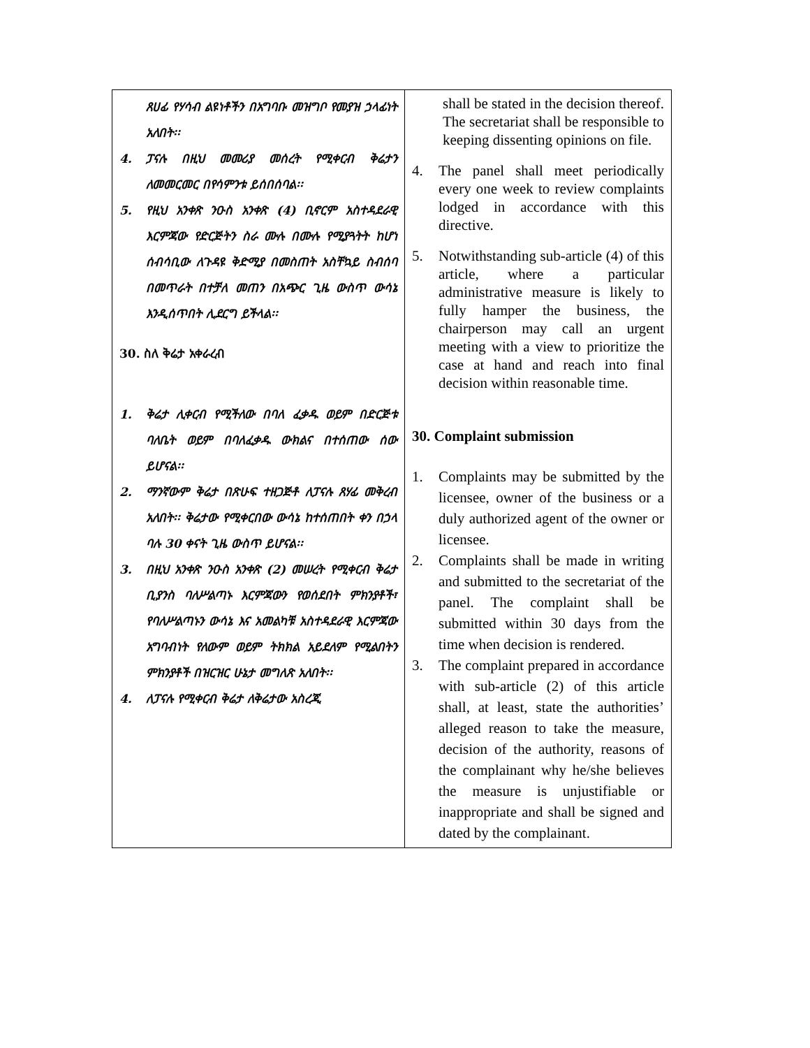| ጸሀፊ የሃሳብ ልዩነቶችን በአግባቡ መዝግቦ የመያዝ ኃላፊነት አለበት፡፡ 4. ፓናሉ በዚህ መመሪያ መሰረት የሚቀርብ ቅሬታን ለመመርመር በየሳምንቱ ይሰበሰባል፡፡ 5. የዚህ አንቀጽ ንዑስ አንቀጽ (4) ቢኖርም አስተዳደራዊ እርምጃው የድርጅትን ስራ ሙሉ በሙሉ የሚያጓትት ከሆነ ሰብሳቢው ለጉዳዩ ቅድሚያ በመስጠት አስቸኳይ ስብሰባ በመጥራት በተቻለ መጠን በአጭር ጊዜ ውስጥ ውሳኔ እንዲሰጥበት ሊደርግ ይችላል፡፡ 30. ስለ ቅሬታ አቀራረብ 1. ቅሬታ ሊቀርብ የሚችለው በባለ ፈቃዱ ወይም በድርጅቱ ባለቤት ወይም በባለፈቃዱ ውክልና በተሰጠው ሰው ይሆናል፡፡ 2. ማንኛውም ቅሬታ በጽሁፍ ተዘጋጅቶ ለፓናሉ ጸሃፊ መቅረብ አለበት፡፡ ቅሬታው የሚቀርበው ውሳኔ ከተሰጠበት ቀን በኃላ ባሉ 30 ቀናት ጊዜ ውስጥ ይሆናል፡፡ 3. በዚህ አንቀጽ ንዑስ አንቀጽ (2) መሠረት የሚቀርብ ቅሬታ ቢያንስ ባለሥልጣኑ እርምጃውን የወሰደበት ምክንያቶች፣ የባለሥልጣኑን ውሳኔ እና አመልካቹ አስተዳደራዊ እርምጃው አግባብነት የለውም ወይም ትክክል አይደለም የሚልበትን ምክንያቶች በዝርዝር ሁኔታ መግለጽ አለበት፡፡ 4. ለፓናሉ የሚቀርብ ቅሬታ ለቅሬታው አስረጂ | shall be stated in the decision thereof. The secretariat shall be responsible to keeping dissenting opinions on file. 4. The panel shall meet periodically every one week to review complaints lodged in accordance with this directive. 5. Notwithstanding sub-article (4) of this article, where a particular administrative measure is likely to fully hamper the business, the chairperson may call an urgent meeting with a view to prioritize the case at hand and reach into final decision within reasonable time. 30. Complaint submission 1. Complaints may be submitted by the licensee, owner of the business or a duly authorized agent of the owner or licensee. 2. Complaints shall be made in writing and submitted to the secretariat of the panel. The complaint shall be submitted within 30 days from the time when decision is rendered. 3. The complaint prepared in accordance with sub-article (2) of this article shall, at least, state the authorities’ alleged reason to take the measure, decision of the authority, reasons of the complainant why he/she believes the measure is unjustifiable or inappropriate and shall be signed and dated by the complainant. |